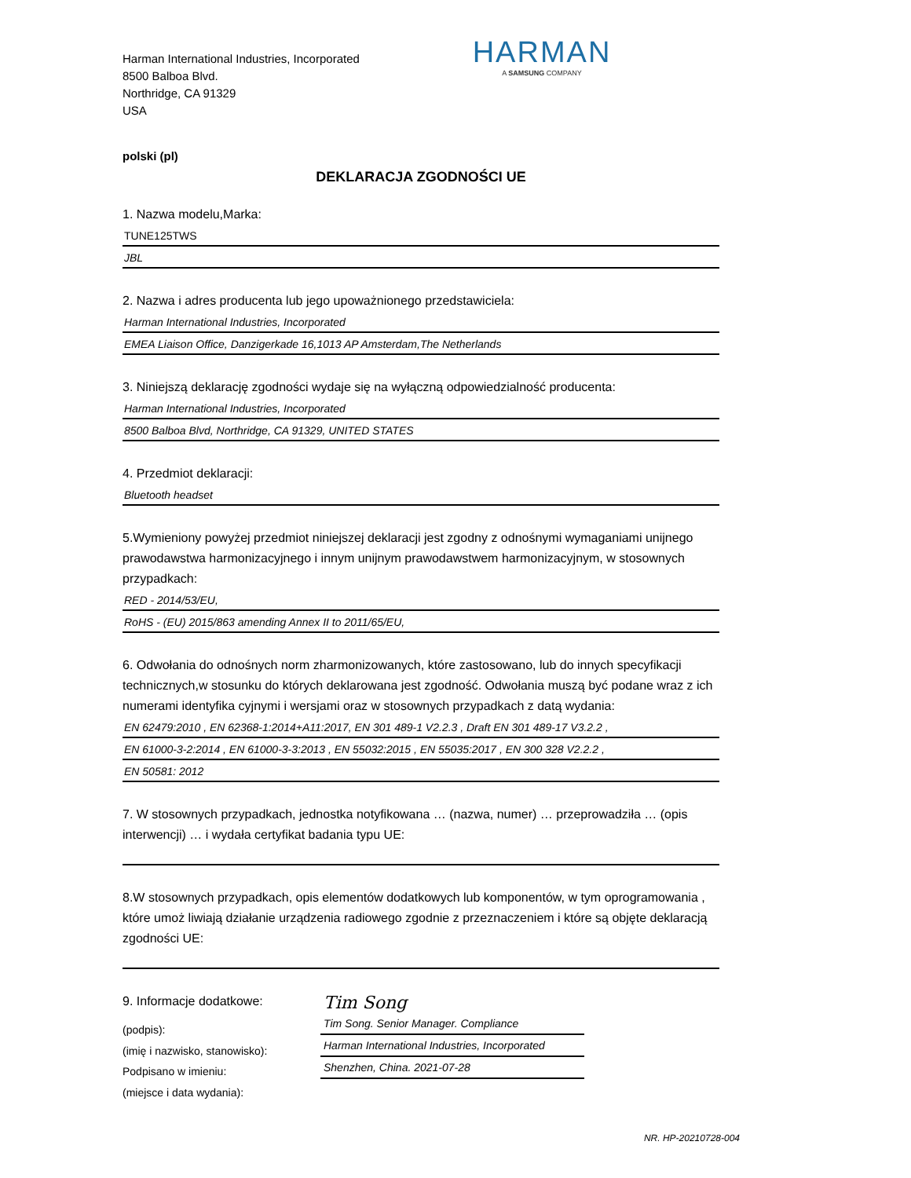Harman International Industries, Incorporated
8500 Balboa Blvd.
Northridge, CA 91329
USA
HARMAN
A SAMSUNG COMPANY
polski (pl)
DEKLARACJA ZGODNOŚCI UE
1. Nazwa modelu,Marka:
TUNE125TWS
JBL
2. Nazwa i adres producenta lub jego upoważnionego przedstawiciela:
Harman International Industries, Incorporated
EMEA Liaison Office, Danzigerkade 16,1013 AP Amsterdam,The Netherlands
3. Niniejszą deklarację zgodności wydaje się na wyłączną odpowiedzialność producenta:
Harman International Industries, Incorporated
8500 Balboa Blvd, Northridge, CA 91329, UNITED STATES
4. Przedmiot deklaracji:
Bluetooth headset
5.Wymieniony powyżej przedmiot niniejszej deklaracji jest zgodny z odnośnymi wymaganiami unijnego prawodawstwa harmonizacyjnego i innym unijnym prawodawstwem harmonizacyjnym, w stosownych przypadkach:
RED - 2014/53/EU,
RoHS - (EU) 2015/863 amending Annex II to 2011/65/EU,
6. Odwołania do odnośnych norm zharmonizowanych, które zastosowano, lub do innych specyfikacji technicznych,w stosunku do których deklarowana jest zgodność. Odwołania muszą być podane wraz z ich numerami identyfika cyjnymi i wersjami oraz w stosownych przypadkach z datą wydania:
EN 62479:2010 , EN 62368-1:2014+A11:2017, EN 301 489-1 V2.2.3 , Draft EN 301 489-17 V3.2.2 ,
EN 61000-3-2:2014 , EN 61000-3-3:2013 , EN 55032:2015 , EN 55035:2017 , EN 300 328 V2.2.2 ,
EN 50581: 2012
7. W stosownych przypadkach, jednostka notyfikowana … (nazwa, numer) … przeprowadziła … (opis interwencji) … i wydała certyfikat badania typu UE:
8.W stosownych przypadkach, opis elementów dodatkowych lub komponentów, w tym oprogramowania , które umoż liwiają działanie urządzenia radiowego zgodnie z przeznaczeniem i które są objęte deklaracją zgodności UE:
9. Informacje dodatkowe:
(podpis):
(imię i nazwisko, stanowisko):
Podpisano w imieniu:
(miejsce i data wydania):
Tim Song
Tim Song. Senior Manager. Compliance
Harman International Industries, Incorporated
Shenzhen, China. 2021-07-28
NR. HP-20210728-004